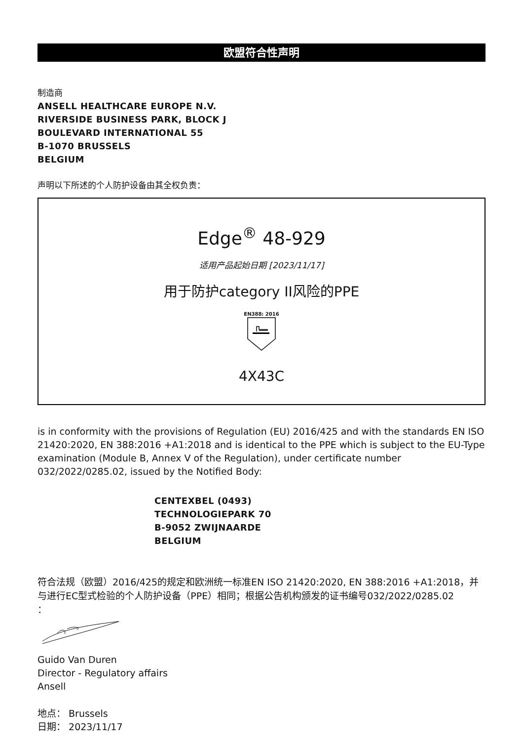欧盟符合性声明
制造商
ANSELL HEALTHCARE EUROPE N.V.
RIVERSIDE BUSINESS PARK, BLOCK J
BOULEVARD INTERNATIONAL 55
B-1070 BRUSSELS
BELGIUM
声明以下所述的个人防护设备由其全权负责：
Edge<sup>®</sup> 48-929
适用产品起始日期 [2023/11/17]
用于防护category II风险的PPE
EN388: 2016
4X43C
is in conformity with the provisions of Regulation (EU) 2016/425 and with the standards EN ISO 21420:2020, EN 388:2016 +A1:2018 and is identical to the PPE which is subject to the EU-Type examination (Module B, Annex V of the Regulation), under certificate number 032/2022/0285.02, issued by the Notified Body:
CENTEXBEL (0493)
TECHNOLOGIEPARK 70
B-9052 ZWIJNAARDE
BELGIUM
符合法规（欧盟）2016/425的规定和欧洲统一标准EN ISO 21420:2020, EN 388:2016 +A1:2018，并与进行EC型式检验的个人防护设备（PPE）相同；根据公告机构颁发的证书编号032/2022/0285.02
：
Guido Van Duren
Director - Regulatory affairs
Ansell
地点： Brussels
日期： 2023/11/17